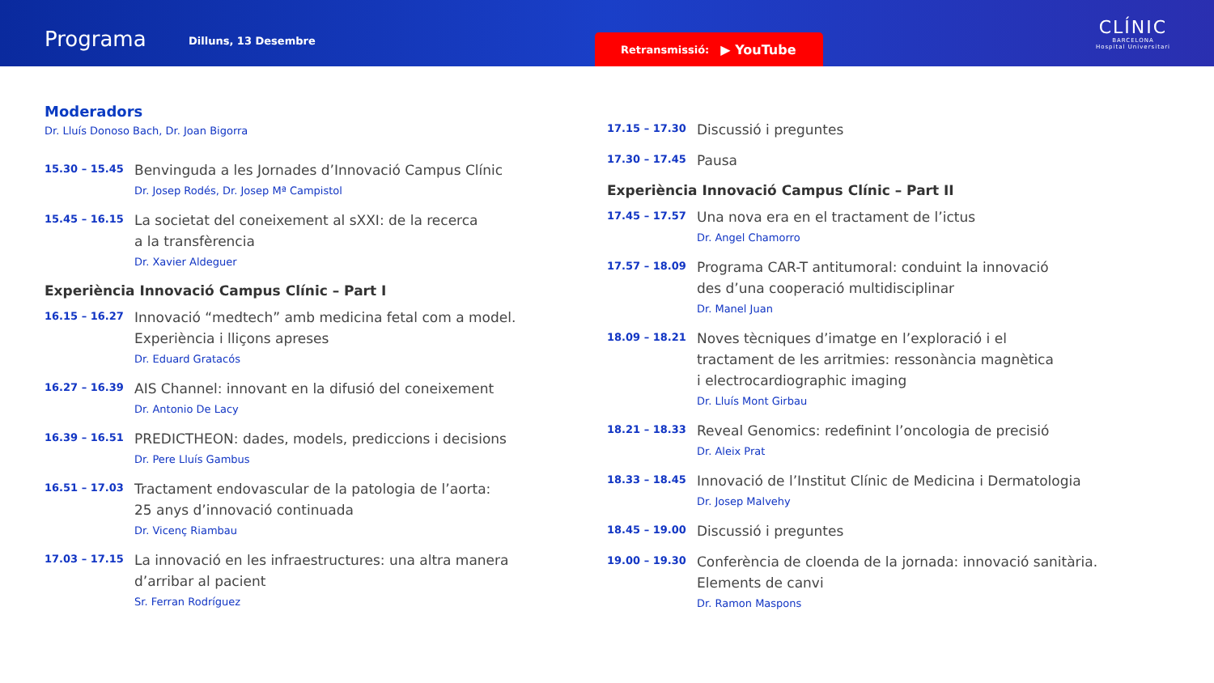Programa
Dilluns, 13 Desembre
Retransmissió: ▶ YouTube
CLÍNIC
BARCELONA
Hospital Universitari
Moderadors
Dr. Lluís Donoso Bach, Dr. Joan Bigorra
15.30 – 15.45
Benvinguda a les Jornades d’Innovació Campus Clínic
Dr. Josep Rodés, Dr. Josep Mª Campistol
15.45 – 16.15
La societat del coneixement al sXXI: de la recerca
a la transfèrencia
Dr. Xavier Aldeguer
Experiència Innovació Campus Clínic – Part I
16.15 – 16.27
Innovació “medtech” amb medicina fetal com a model.
Experiència i lliçons apreses
Dr. Eduard Gratacós
16.27 – 16.39
AIS Channel: innovant en la difusió del coneixement
Dr. Antonio De Lacy
16.39 – 16.51
PREDICTHEON: dades, models, prediccions i decisions
Dr. Pere Lluís Gambus
16.51 – 17.03
Tractament endovascular de la patologia de l’aorta:
25 anys d’innovació continuada
Dr. Vicenç Riambau
17.03 – 17.15
La innovació en les infraestructures: una altra manera
d’arribar al pacient
Sr. Ferran Rodríguez
17.15 – 17.30
Discussió i preguntes
17.30 – 17.45
Pausa
Experiència Innovació Campus Clínic – Part II
17.45 – 17.57
Una nova era en el tractament de l’ictus
Dr. Angel Chamorro
17.57 – 18.09
Programa CAR-T antitumoral: conduint la innovació
des d’una cooperació multidisciplinar
Dr. Manel Juan
18.09 – 18.21
Noves tècniques d’imatge en l’exploració i el
tractament de les arritmies: ressonància magnètica
i electrocardiographic imaging
Dr. Lluís Mont Girbau
18.21 – 18.33
Reveal Genomics: redefinint l’oncologia de precisió
Dr. Aleix Prat
18.33 – 18.45
Innovació de l’Institut Clínic de Medicina i Dermatologia
Dr. Josep Malvehy
18.45 – 19.00
Discussió i preguntes
19.00 – 19.30
Conferència de cloenda de la jornada: innovació sanitària.
Elements de canvi
Dr. Ramon Maspons